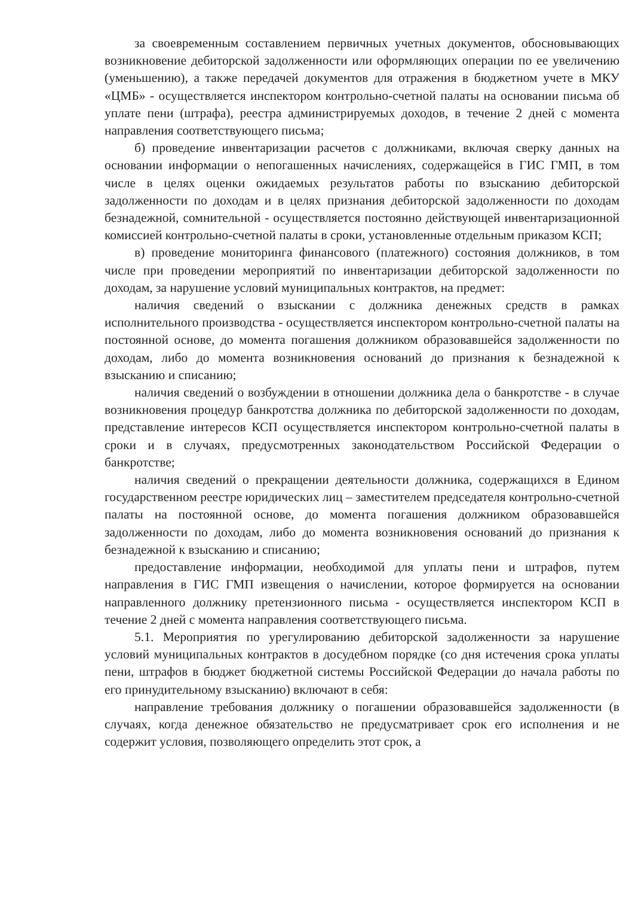за своевременным составлением первичных учетных документов, обосновывающих возникновение дебиторской задолженности или оформляющих операции по ее увеличению (уменьшению), а также передачей документов для отражения в бюджетном учете в МКУ «ЦМБ» - осуществляется инспектором контрольно-счетной палаты на основании письма об уплате пени (штрафа), реестра администрируемых доходов, в течение 2 дней с момента направления соответствующего письма;
б) проведение инвентаризации расчетов с должниками, включая сверку данных на основании информации о непогашенных начислениях, содержащейся в ГИС ГМП, в том числе в целях оценки ожидаемых результатов работы по взысканию дебиторской задолженности по доходам и в целях признания дебиторской задолженности по доходам безнадежной, сомнительной - осуществляется постоянно действующей инвентаризационной комиссией контрольно-счетной палаты в сроки, установленные отдельным приказом КСП;
в) проведение мониторинга финансового (платежного) состояния должников, в том числе при проведении мероприятий по инвентаризации дебиторской задолженности по доходам, за нарушение условий муниципальных контрактов, на предмет:
наличия сведений о взыскании с должника денежных средств в рамках исполнительного производства - осуществляется инспектором контрольно-счетной палаты на постоянной основе, до момента погашения должником образовавшейся задолженности по доходам, либо до момента возникновения оснований до признания к безнадежной к взысканию и списанию;
наличия сведений о возбуждении в отношении должника дела о банкротстве - в случае возникновения процедур банкротства должника по дебиторской задолженности по доходам, представление интересов КСП осуществляется инспектором контрольно-счетной палаты в сроки и в случаях, предусмотренных законодательством Российской Федерации о банкротстве;
наличия сведений о прекращении деятельности должника, содержащихся в Едином государственном реестре юридических лиц – заместителем председателя контрольно-счетной палаты на постоянной основе, до момента погашения должником образовавшейся задолженности по доходам, либо до момента возникновения оснований до признания к безнадежной к взысканию и списанию;
предоставление информации, необходимой для уплаты пени и штрафов, путем направления в ГИС ГМП извещения о начислении, которое формируется на основании направленного должнику претензионного письма - осуществляется инспектором КСП в течение 2 дней с момента направления соответствующего письма.
5.1. Мероприятия по урегулированию дебиторской задолженности за нарушение условий муниципальных контрактов в досудебном порядке (со дня истечения срока уплаты пени, штрафов в бюджет бюджетной системы Российской Федерации до начала работы по его принудительному взысканию) включают в себя:
направление требования должнику о погашении образовавшейся задолженности (в случаях, когда денежное обязательство не предусматривает срок его исполнения и не содержит условия, позволяющего определить этот срок, а